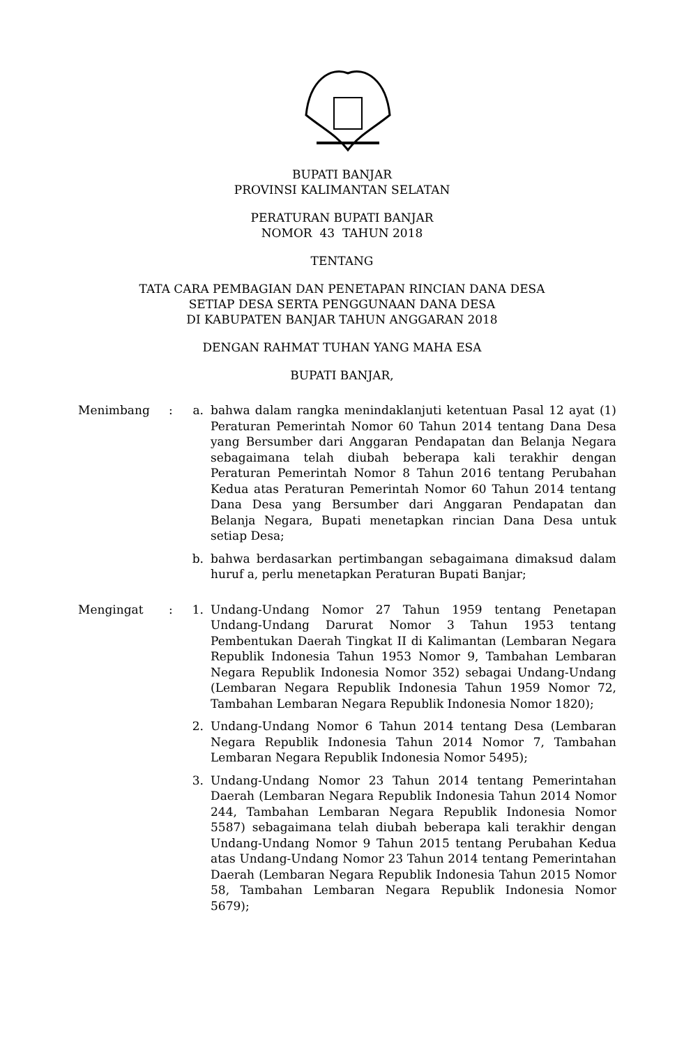BUPATI BANJAR
PROVINSI KALIMANTAN SELATAN
PERATURAN BUPATI BANJAR
NOMOR 43 TAHUN 2018
TENTANG
TATA CARA PEMBAGIAN DAN PENETAPAN RINCIAN DANA DESA
SETIAP DESA SERTA PENGGUNAAN DANA DESA
DI KABUPATEN BANJAR TAHUN ANGGARAN 2018
DENGAN RAHMAT TUHAN YANG MAHA ESA
BUPATI BANJAR,
Menimbang : a. bahwa dalam rangka menindaklanjuti ketentuan Pasal 12 ayat (1) Peraturan Pemerintah Nomor 60 Tahun 2014 tentang Dana Desa yang Bersumber dari Anggaran Pendapatan dan Belanja Negara sebagaimana telah diubah beberapa kali terakhir dengan Peraturan Pemerintah Nomor 8 Tahun 2016 tentang Perubahan Kedua atas Peraturan Pemerintah Nomor 60 Tahun 2014 tentang Dana Desa yang Bersumber dari Anggaran Pendapatan dan Belanja Negara, Bupati menetapkan rincian Dana Desa untuk setiap Desa;
b. bahwa berdasarkan pertimbangan sebagaimana dimaksud dalam huruf a, perlu menetapkan Peraturan Bupati Banjar;
Mengingat : 1. Undang-Undang Nomor 27 Tahun 1959 tentang Penetapan Undang-Undang Darurat Nomor 3 Tahun 1953 tentang Pembentukan Daerah Tingkat II di Kalimantan (Lembaran Negara Republik Indonesia Tahun 1953 Nomor 9, Tambahan Lembaran Negara Republik Indonesia Nomor 352) sebagai Undang-Undang (Lembaran Negara Republik Indonesia Tahun 1959 Nomor 72, Tambahan Lembaran Negara Republik Indonesia Nomor 1820);
2. Undang-Undang Nomor 6 Tahun 2014 tentang Desa (Lembaran Negara Republik Indonesia Tahun 2014 Nomor 7, Tambahan Lembaran Negara Republik Indonesia Nomor 5495);
3. Undang-Undang Nomor 23 Tahun 2014 tentang Pemerintahan Daerah (Lembaran Negara Republik Indonesia Tahun 2014 Nomor 244, Tambahan Lembaran Negara Republik Indonesia Nomor 5587) sebagaimana telah diubah beberapa kali terakhir dengan Undang-Undang Nomor 9 Tahun 2015 tentang Perubahan Kedua atas Undang-Undang Nomor 23 Tahun 2014 tentang Pemerintahan Daerah (Lembaran Negara Republik Indonesia Tahun 2015 Nomor 58, Tambahan Lembaran Negara Republik Indonesia Nomor 5679);